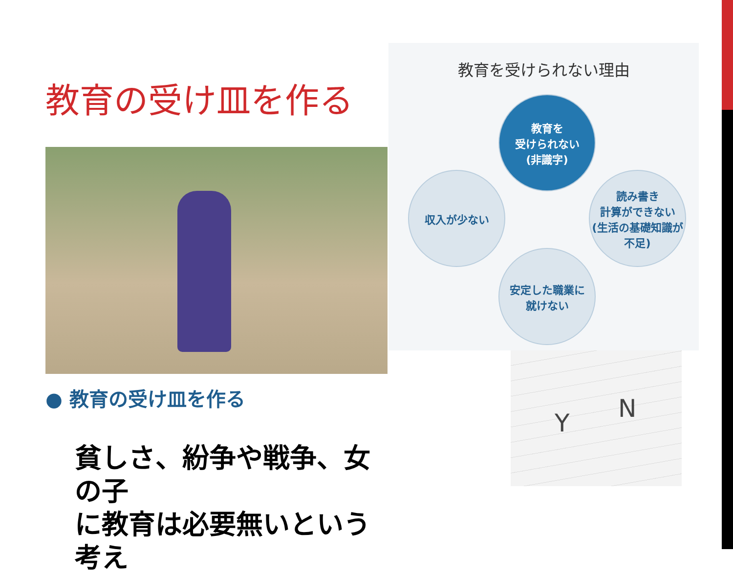教育の受け皿を作る
● 教育の受け皿を作る
貧しさ、紛争や戦争、女の子
に教育は必要無いという考え
教育を受けられない理由
教育を
受けられない
(非識字)
読み書き
計算ができない
(生活の基礎知識が不足)
安定した職業に
就けない
収入が少ない
Y
N